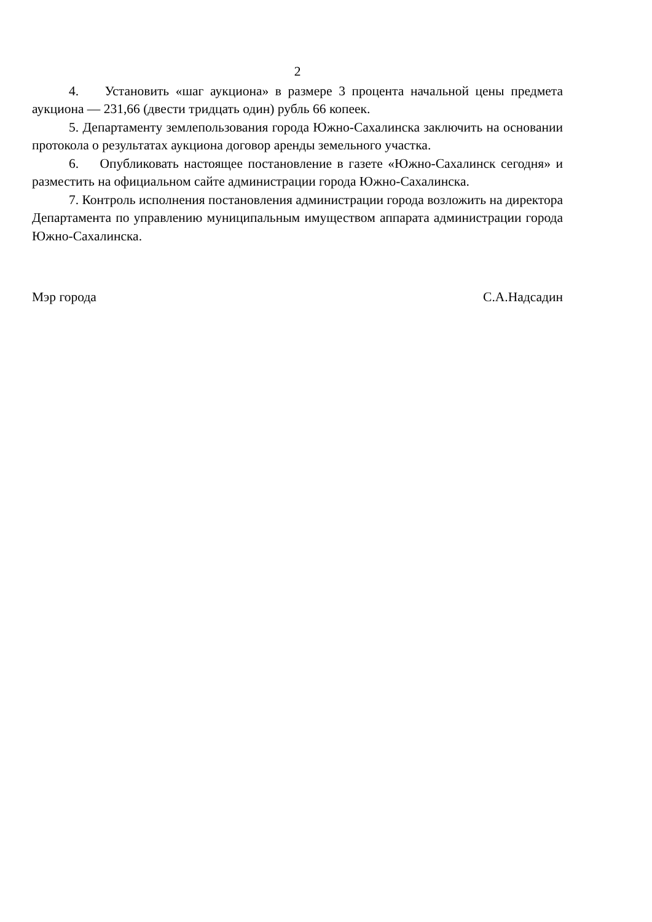2
4. Установить «шаг аукциона» в размере 3 процента начальной цены предмета аукциона — 231,66 (двести тридцать один) рубль 66 копеек.
5. Департаменту землепользования города Южно-Сахалинска заключить на основании протокола о результатах аукциона договор аренды земельного участка.
6. Опубликовать настоящее постановление в газете «Южно-Сахалинск сегодня» и разместить на официальном сайте администрации города Южно-Сахалинска.
7. Контроль исполнения постановления администрации города возложить на директора Департамента по управлению муниципальным имуществом аппарата администрации города Южно-Сахалинска.
Мэр города С.А.Надсадин